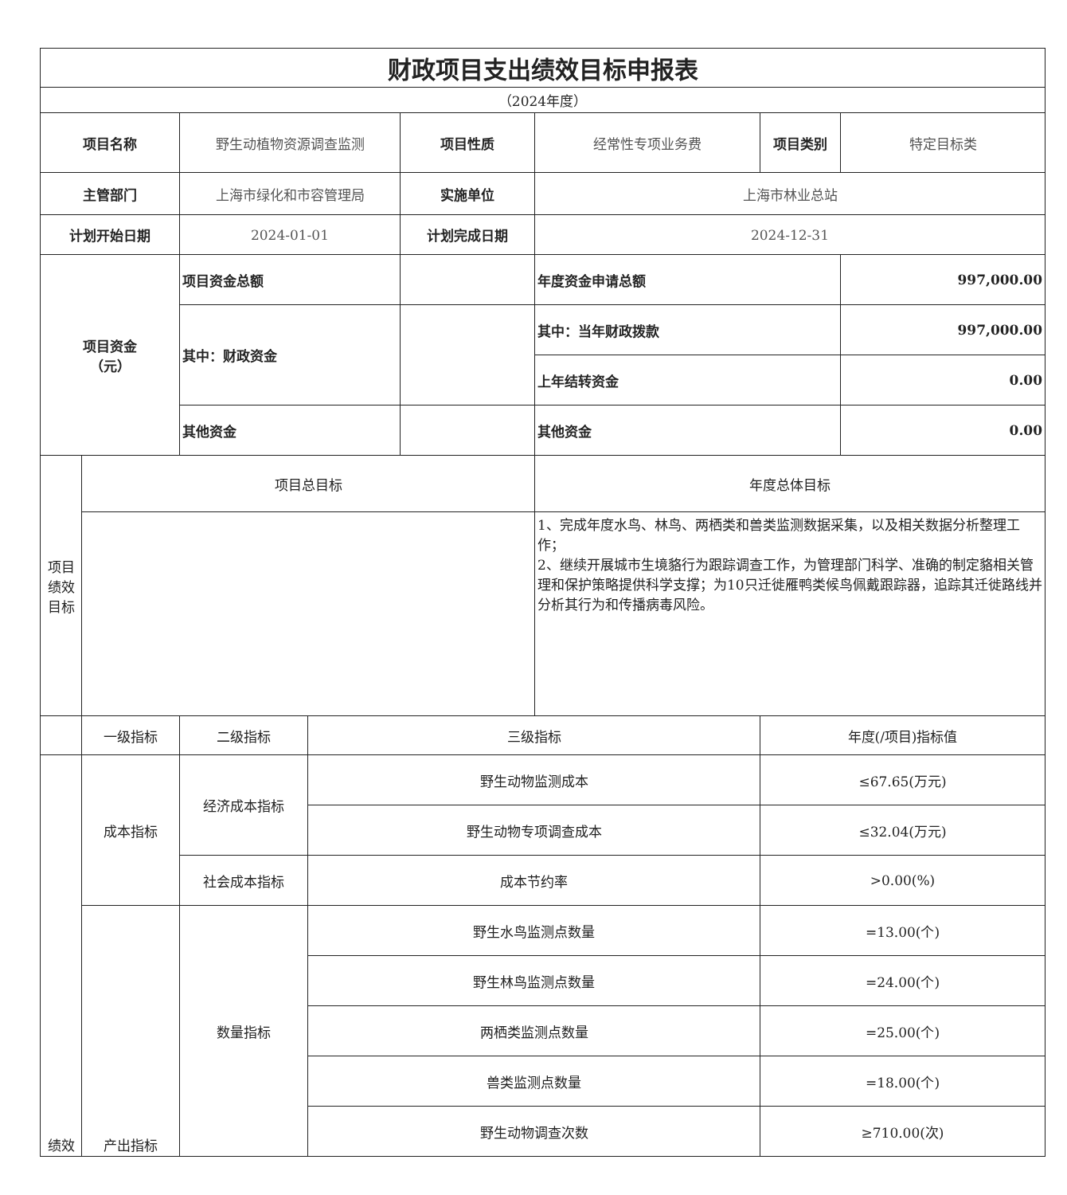| 财政项目支出绩效目标申报表 | | | | | | | |
| --- | --- | --- | --- | --- | --- | --- | --- |
| （2024年度） | | | | | | | |
| 项目名称 | | 野生动植物资源调查监测 | | 项目性质 | 经常性专项业务费 | 项目类别 | 特定目标类 |
| 主管部门 | | 上海市绿化和市容管理局 | | 实施单位 | 上海市林业总站 | | |
| 计划开始日期 | | 2024-01-01 | | 计划完成日期 | 2024-12-31 | | |
| 项目资金 （元） | | 项目资金总额 | | | 年度资金申请总额 | | 997,000.00 |
| | | 其中：财政资金 | | | 其中：当年财政拨款 | | 997,000.00 |
| | | | | | 上年结转资金 | | 0.00 |
| | | 其他资金 | | | 其他资金 | | 0.00 |
| 项目绩效目标 | 项目总目标 | | | | 年度总体目标 | | |
| | | | | | 1、完成年度水鸟、林鸟、两栖类和兽类监测数据采集，以及相关数据分析整理工作； 2、继续开展城市生境貉行为跟踪调查工作，为管理部门科学、准确的制定貉相关管理和保护策略提供科学支撑；为10只迁徙雁鸭类候鸟佩戴跟踪器，追踪其迁徙路线并分析其行为和传播病毒风险。 | | |
| | 一级指标 | 二级指标 | 三级指标 | | | 年度(/项目)指标值 | |
| 绩效 | 成本指标 | 经济成本指标 | 野生动物监测成本 | | | ≤67.65(万元) | |
| | | | 野生动物专项调查成本 | | | ≤32.04(万元) | |
| | | 社会成本指标 | 成本节约率 | | | >0.00(%) | |
| | 产出指标 | 数量指标 | 野生水鸟监测点数量 | | | =13.00(个) | |
| | | | 野生林鸟监测点数量 | | | =24.00(个) | |
| | | | 两栖类监测点数量 | | | =25.00(个) | |
| | | | 兽类监测点数量 | | | =18.00(个) | |
| | | | 野生动物调查次数 | | | ≥710.00(次) | |